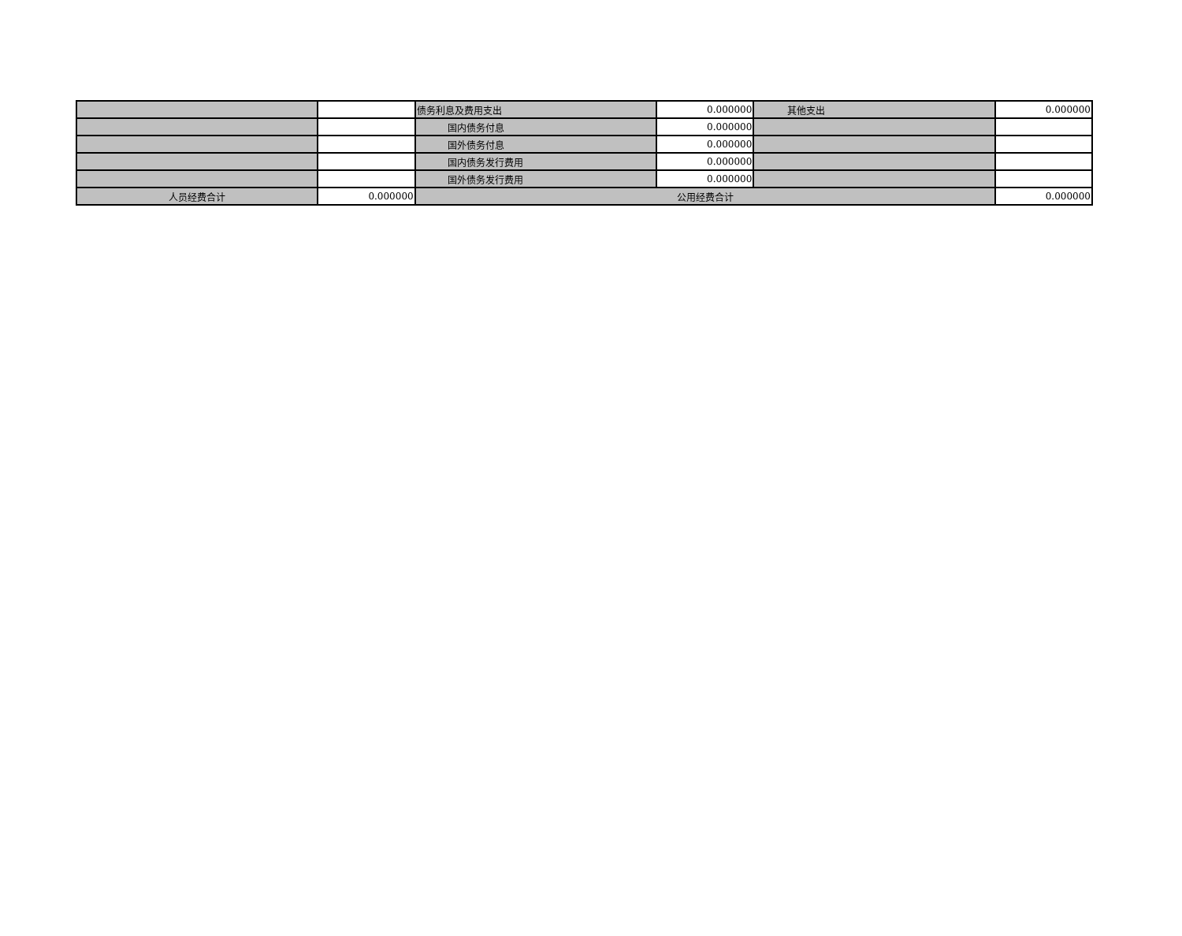| | | 债务利息及费用支出 | 0.000000 | 其他支出 | 0.000000 |
| | | 国内债务付息 | 0.000000 | | |
| | | 国外债务付息 | 0.000000 | | |
| | | 国内债务发行费用 | 0.000000 | | |
| | | 国外债务发行费用 | 0.000000 | | |
| 人员经费合计 | 0.000000 | 公用经费合计 | | | 0.000000 |